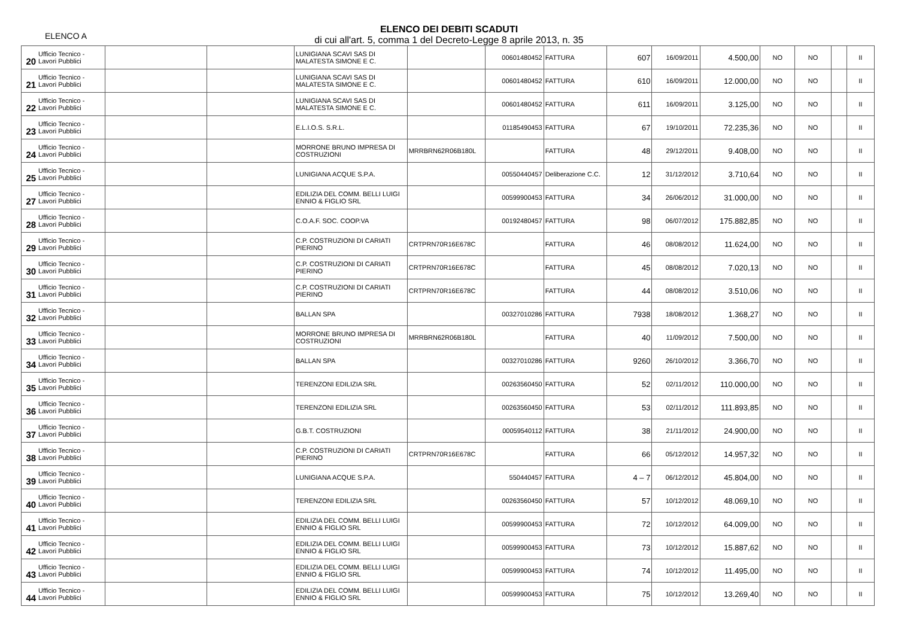ELENCO A
ELENCO DEI DEBITI SCADUTI
di cui all'art. 5, comma 1 del Decreto-Legge 8 aprile 2013, n. 35
| 20 | Ufficio Tecnico - Lavori Pubblici | | | LUNIGIANA SCAVI SAS DI MALATESTA SIMONE E C. | | 00601480452 | FATTURA | 607 | 16/09/2011 | 4.500,00 | NO | NO | | II |
| 21 | Ufficio Tecnico - Lavori Pubblici | | | LUNIGIANA SCAVI SAS DI MALATESTA SIMONE E C. | | 00601480452 | FATTURA | 610 | 16/09/2011 | 12.000,00 | NO | NO | | II |
| 22 | Ufficio Tecnico - Lavori Pubblici | | | LUNIGIANA SCAVI SAS DI MALATESTA SIMONE E C. | | 00601480452 | FATTURA | 611 | 16/09/2011 | 3.125,00 | NO | NO | | II |
| 23 | Ufficio Tecnico - Lavori Pubblici | | | E.L.I.O.S. S.R.L. | | 01185490453 | FATTURA | 67 | 19/10/2011 | 72.235,36 | NO | NO | | II |
| 24 | Ufficio Tecnico - Lavori Pubblici | | | MORRONE BRUNO IMPRESA DI COSTRUZIONI | MRRBRN62R06B180L | | FATTURA | 48 | 29/12/2011 | 9.408,00 | NO | NO | | II |
| 25 | Ufficio Tecnico - Lavori Pubblici | | | LUNIGIANA ACQUE S.P.A. | | 00550440457 | Deliberazione C.C. | 12 | 31/12/2012 | 3.710,64 | NO | NO | | II |
| 27 | Ufficio Tecnico - Lavori Pubblici | | | EDILIZIA DEL COMM. BELLI LUIGI ENNIO & FIGLIO SRL | | 00599900453 | FATTURA | 34 | 26/06/2012 | 31.000,00 | NO | NO | | II |
| 28 | Ufficio Tecnico - Lavori Pubblici | | | C.O.A.F. SOC. COOP.VA | | 00192480457 | FATTURA | 98 | 06/07/2012 | 175.882,85 | NO | NO | | II |
| 29 | Ufficio Tecnico - Lavori Pubblici | | | C.P. COSTRUZIONI DI CARIATI PIERINO | CRTPRN70R16E678C | | FATTURA | 46 | 08/08/2012 | 11.624,00 | NO | NO | | II |
| 30 | Ufficio Tecnico - Lavori Pubblici | | | C.P. COSTRUZIONI DI CARIATI PIERINO | CRTPRN70R16E678C | | FATTURA | 45 | 08/08/2012 | 7.020,13 | NO | NO | | II |
| 31 | Ufficio Tecnico - Lavori Pubblici | | | C.P. COSTRUZIONI DI CARIATI PIERINO | CRTPRN70R16E678C | | FATTURA | 44 | 08/08/2012 | 3.510,06 | NO | NO | | II |
| 32 | Ufficio Tecnico - Lavori Pubblici | | | BALLAN SPA | | 00327010286 | FATTURA | 7938 | 18/08/2012 | 1.368,27 | NO | NO | | II |
| 33 | Ufficio Tecnico - Lavori Pubblici | | | MORRONE BRUNO IMPRESA DI COSTRUZIONI | MRRBRN62R06B180L | | FATTURA | 40 | 11/09/2012 | 7.500,00 | NO | NO | | II |
| 34 | Ufficio Tecnico - Lavori Pubblici | | | BALLAN SPA | | 00327010286 | FATTURA | 9260 | 26/10/2012 | 3.366,70 | NO | NO | | II |
| 35 | Ufficio Tecnico - Lavori Pubblici | | | TERENZONI EDILIZIA SRL | | 00263560450 | FATTURA | 52 | 02/11/2012 | 110.000,00 | NO | NO | | II |
| 36 | Ufficio Tecnico - Lavori Pubblici | | | TERENZONI EDILIZIA SRL | | 00263560450 | FATTURA | 53 | 02/11/2012 | 111.893,85 | NO | NO | | II |
| 37 | Ufficio Tecnico - Lavori Pubblici | | | G.B.T. COSTRUZIONI | | 00059540112 | FATTURA | 38 | 21/11/2012 | 24.900,00 | NO | NO | | II |
| 38 | Ufficio Tecnico - Lavori Pubblici | | | C.P. COSTRUZIONI DI CARIATI PIERINO | CRTPRN70R16E678C | | FATTURA | 66 | 05/12/2012 | 14.957,32 | NO | NO | | II |
| 39 | Ufficio Tecnico - Lavori Pubblici | | | LUNIGIANA ACQUE S.P.A. | | 550440457 | FATTURA | 4 – 7 | 06/12/2012 | 45.804,00 | NO | NO | | II |
| 40 | Ufficio Tecnico - Lavori Pubblici | | | TERENZONI EDILIZIA SRL | | 00263560450 | FATTURA | 57 | 10/12/2012 | 48.069,10 | NO | NO | | II |
| 41 | Ufficio Tecnico - Lavori Pubblici | | | EDILIZIA DEL COMM. BELLI LUIGI ENNIO & FIGLIO SRL | | 00599900453 | FATTURA | 72 | 10/12/2012 | 64.009,00 | NO | NO | | II |
| 42 | Ufficio Tecnico - Lavori Pubblici | | | EDILIZIA DEL COMM. BELLI LUIGI ENNIO & FIGLIO SRL | | 00599900453 | FATTURA | 73 | 10/12/2012 | 15.887,62 | NO | NO | | II |
| 43 | Ufficio Tecnico - Lavori Pubblici | | | EDILIZIA DEL COMM. BELLI LUIGI ENNIO & FIGLIO SRL | | 00599900453 | FATTURA | 74 | 10/12/2012 | 11.495,00 | NO | NO | | II |
| 44 | Ufficio Tecnico - Lavori Pubblici | | | EDILIZIA DEL COMM. BELLI LUIGI ENNIO & FIGLIO SRL | | 00599900453 | FATTURA | 75 | 10/12/2012 | 13.269,40 | NO | NO | | II |